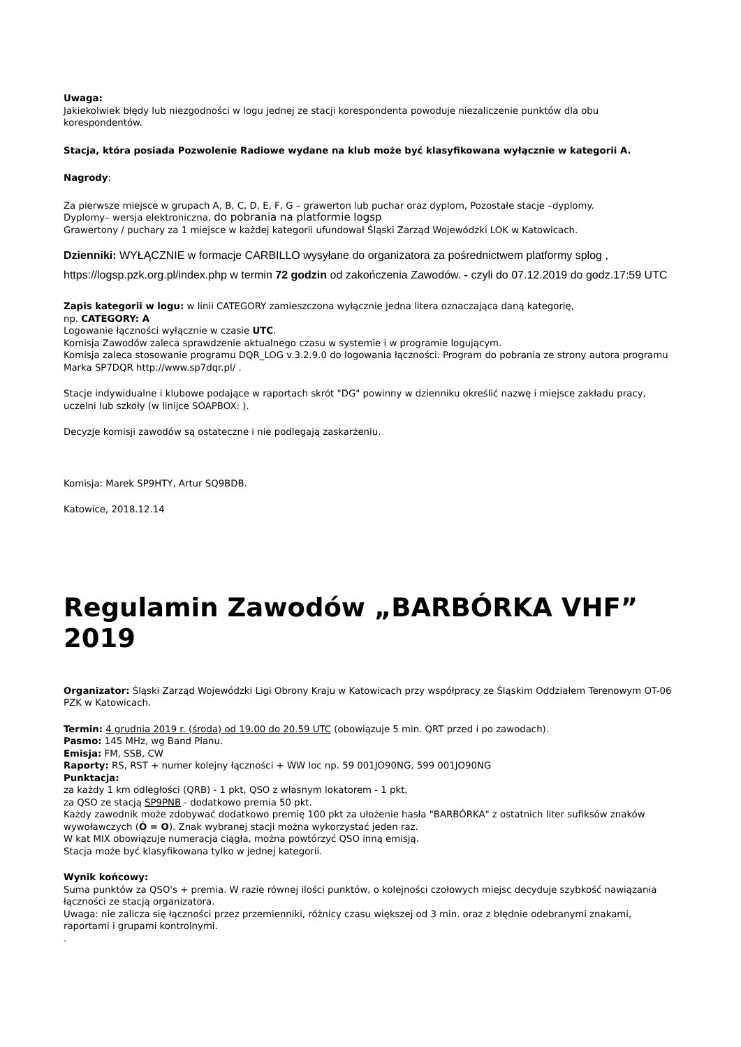Uwaga:
Jakiekolwiek błędy lub niezgodności w logu jednej ze stacji korespondenta powoduje niezaliczenie punktów dla obu korespondentów.
Stacja, która posiada Pozwolenie Radiowe wydane na klub może być klasyfikowana wyłącznie w kategorii A.
Nagrody:
Za pierwsze miejsce w grupach A, B, C, D, E, F, G – grawerton lub puchar oraz dyplom, Pozostałe stacje –dyplomy.
Dyplomy– wersja elektroniczna, do pobrania na platformie logsp
Grawertony / puchary za 1 miejsce w każdej kategorii ufundował Śląski Zarząd Wojewódzki LOK w Katowicach.
Dzienniki: WYŁĄCZNIE w formacje CARBILLO wysyłane do organizatora za pośrednictwem platformy splog , https://logsp.pzk.org.pl/index.php w termin 72 godzin od zakończenia Zawodów. - czyli do 07.12.2019 do godz.17:59 UTC
Zapis kategorii w logu: w linii CATEGORY zamieszczona wyłącznie jedna litera oznaczająca daną kategorię,
np. CATEGORY: A
Logowanie łączności wyłącznie w czasie UTC.
Komisja Zawodów zaleca sprawdzenie aktualnego czasu w systemie i w programie logującym.
Komisja zaleca stosowanie programu DQR_LOG v.3.2.9.0 do logowania łączności. Program do pobrania ze strony autora programu Marka SP7DQR http://www.sp7dqr.pl/ .
Stacje indywidualne i klubowe podające w raportach skrót "DG" powinny w dzienniku określić nazwę i miejsce zakładu pracy, uczelni lub szkoły (w linijce SOAPBOX: ).
Decyzje komisji zawodów są ostateczne i nie podlegają zaskarżeniu.
Komisja: Marek SP9HTY, Artur SQ9BDB.
Katowice, 2018.12.14
Regulamin Zawodów „BARBÓRKA VHF” 2019
Organizator: Śląski Zarząd Wojewódzki Ligi Obrony Kraju w Katowicach przy współpracy ze Śląskim Oddziałem Terenowym OT-06 PZK w Katowicach.
Termin: 4 grudnia 2019 r. (środa) od 19.00 do 20.59 UTC (obowiązuje 5 min. QRT przed i po zawodach).
Pasmo: 145 MHz, wg Band Planu.
Emisja: FM, SSB, CW
Raporty: RS, RST + numer kolejny łączności + WW loc np. 59 001JO90NG, 599 001JO90NG
Punktacja:
za każdy 1 km odległości (QRB) - 1 pkt, QSO z własnym lokatorem - 1 pkt,
za QSO ze stacją SP9PNB - dodatkowo premia 50 pkt.
Każdy zawodnik może zdobywać dodatkowo premię 100 pkt za ułożenie hasła "BARBÓRKA" z ostatnich liter sufiksów znaków wywoławczych (Ó = O). Znak wybranej stacji można wykorzystać jeden raz.
W kat MIX obowiązuje numeracja ciągła, można powtórzyć QSO inną emisją.
Stacja może być klasyfikowana tylko w jednej kategorii.
Wynik końcowy:
Suma punktów za QSO's + premia. W razie równej ilości punktów, o kolejności czołowych miejsc decyduje szybkość nawiązania łączności ze stacją organizatora.
Uwaga: nie zalicza się łączności przez przemienniki, różnicy czasu większej od 3 min. oraz z błędnie odebranymi znakami, raportami i grupami kontrolnymi.
.